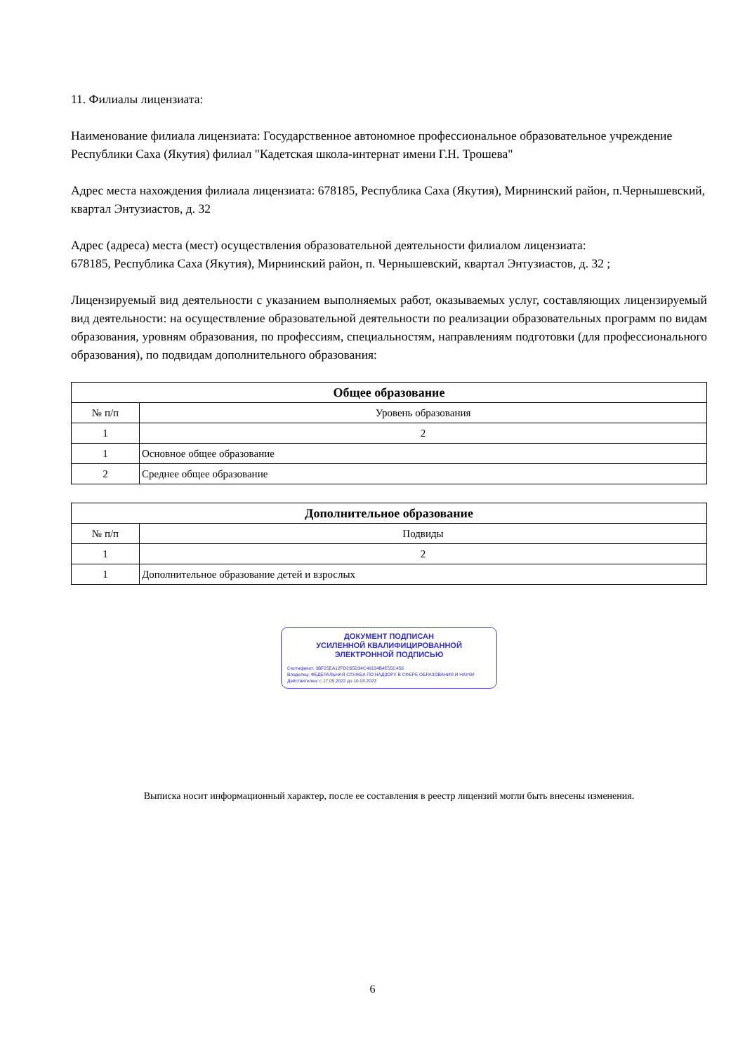11. Филиалы лицензиата:
Наименование филиала лицензиата: Государственное автономное профессиональное образовательное учреждение Республики Саха (Якутия) филиал "Кадетская школа-интернат имени Г.Н. Трошева"
Адрес места нахождения филиала лицензиата: 678185, Республика Саха (Якутия), Мирнинский район, п.Чернышевский, квартал Энтузиастов, д. 32
Адрес (адреса) места (мест) осуществления образовательной деятельности филиалом лицензиата:
678185, Республика Саха (Якутия), Мирнинский район, п. Чернышевский, квартал Энтузиастов, д. 32 ;
Лицензируемый вид деятельности с указанием выполняемых работ, оказываемых услуг, составляющих лицензируемый вид деятельности: на осуществление образовательной деятельности по реализации образовательных программ по видам образования, уровням образования, по профессиям, специальностям, направлениям подготовки (для профессионального образования), по подвидам дополнительного образования:
| Общее образование | |
| --- | --- |
| № п/п | Уровень образования |
| 1 | 2 |
| 1 | Основное общее образование |
| 2 | Среднее общее образование |
| Дополнительное образование | |
| --- | --- |
| № п/п | Подвиды |
| 1 | 2 |
| 1 | Дополнительное образование детей и взрослых |
ДОКУМЕНТ ПОДПИСАН
УСИЛЕННОЙ КВАЛИФИЦИРОВАННОЙ
ЭЛЕКТРОННОЙ ПОДПИСЬЮ
Сертификат: 3BF25EA12FDC65D34C49134B4E55C456
Владелец: ФЕДЕРАЛЬНАЯ СЛУЖБА ПО НАДЗОРУ В СФЕРЕ ОБРАЗОВАНИЯ И НАУКИ
Действителен: с 17.05.2022 до 10.08.2023
Выписка носит информационный характер, после ее составления в реестр лицензий могли быть внесены изменения.
6